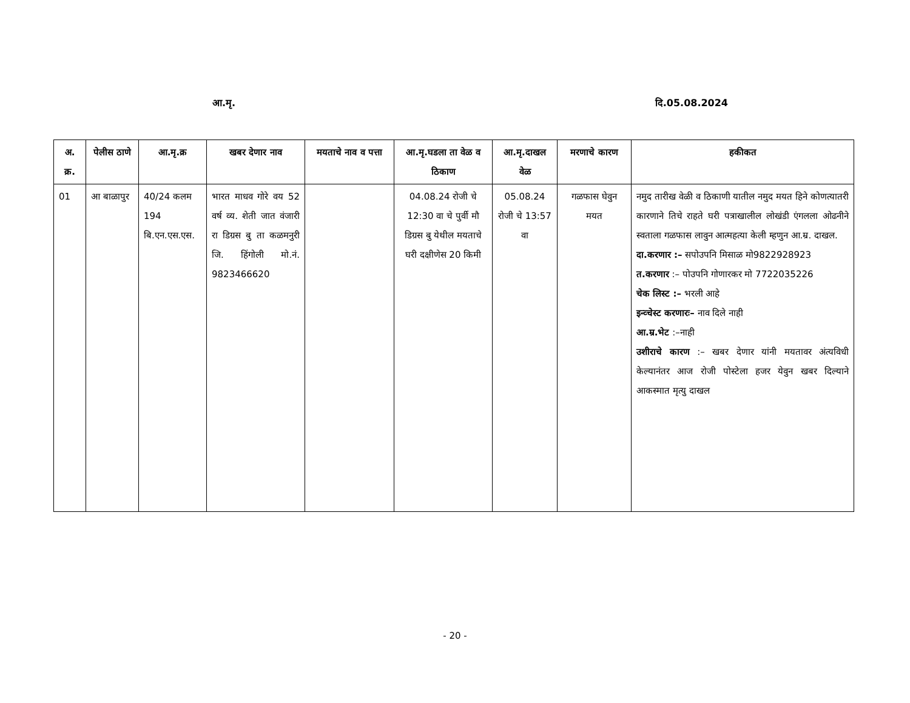आ.मृ. दि.05.08.2024
| अ. क्र. | पेलीस ठाणे | आ.मृ.क्र | खबर देणार नाव | मयताचे नाव व पत्ता | आ.मृ.घडला ता वेळ व ठिकाण | आ.मृ.दाखल वेळ | मरणाचे कारण | हकीकत |
| --- | --- | --- | --- | --- | --- | --- | --- | --- |
| 01 | आ बाळापुर | 40/24 कलम 194 बि.एन.एस.एस. | भारत माधव गोरे वय 52 वर्ष व्य. शेती जात वंजारी रा डिग्रस बु ता कळमनुरी जि. हिंगोली मो.नं. 9823466620 | | 04.08.24 रोजी चे 12:30 वा चे पुर्वी मौ डिग्रस बु येथील मयताचे घरी दक्षीणेस 20 किमी | 05.08.24 रोजी चे 13:57 वा | गळफास घेवुन मयत | नमुद तारीख वेळी व ठिकाणी यातील नमुद मयत हिने कोणत्यातरी कारणाने तिचे राहते घरी पत्राखालील लोखंडी एंगलला ओढनीने स्वताला गळफास लावुन आत्महत्या केली म्हणुन आ.म्र. दाखल. दा.करणार :– सपोउपनि मिसाळ मो9822928923 त.करणार :– पोउपनि गोणारकर मो 7722035226 चेक लिस्ट :– भरली आहे इन्व्चेस्ट करणारः– नाव दिले नाही आ.म्र.भेट :–नाही उशीराचे कारण :– खबर देणार यांनी मयतावर अंत्यविधी केल्यानंतर आज रोजी पोस्टेला हजर येवुन खबर दिल्याने आकस्मात मृत्यु दाखल |
- 20 -